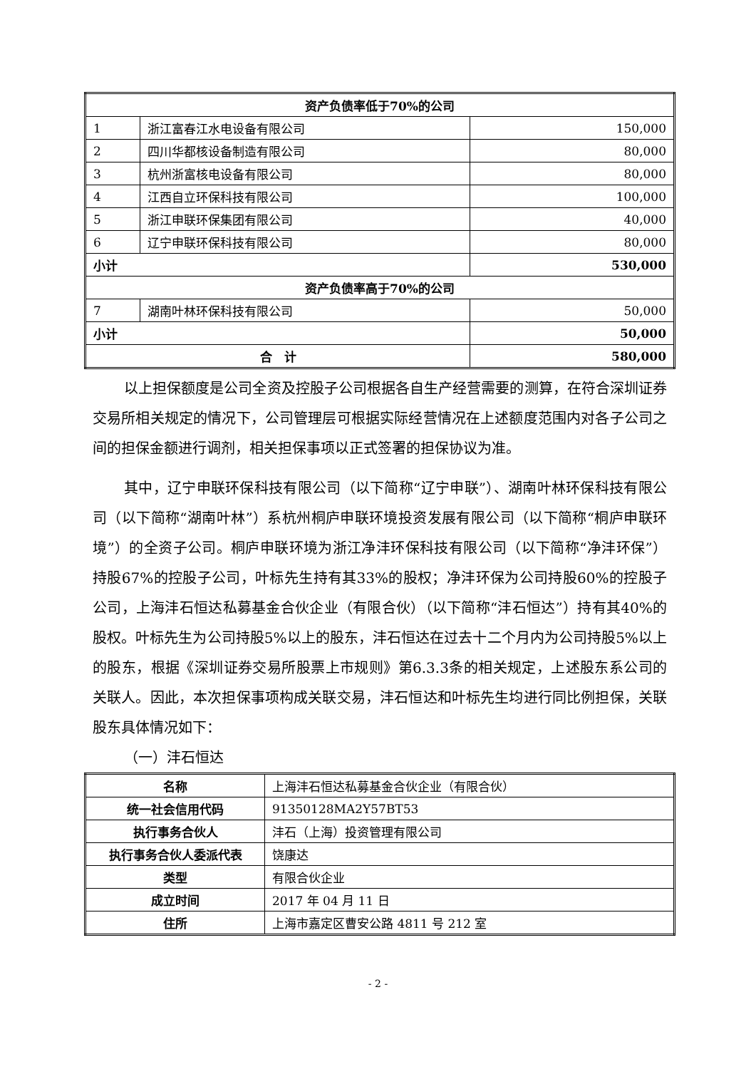| 资产负债率低于70%的公司 | | |
| 1 | 浙江富春江水电设备有限公司 | 150,000 |
| 2 | 四川华都核设备制造有限公司 | 80,000 |
| 3 | 杭州浙富核电设备有限公司 | 80,000 |
| 4 | 江西自立环保科技有限公司 | 100,000 |
| 5 | 浙江申联环保集团有限公司 | 40,000 |
| 6 | 辽宁申联环保科技有限公司 | 80,000 |
| 小计 | | 530,000 |
| 资产负债率高于70%的公司 | | |
| 7 | 湖南叶林环保科技有限公司 | 50,000 |
| 小计 | | 50,000 |
| 合 计 | | 580,000 |
以上担保额度是公司全资及控股子公司根据各自生产经营需要的测算，在符合深圳证券交易所相关规定的情况下，公司管理层可根据实际经营情况在上述额度范围内对各子公司之间的担保金额进行调剂，相关担保事项以正式签署的担保协议为准。
其中，辽宁申联环保科技有限公司（以下简称“辽宁申联”）、湖南叶林环保科技有限公司（以下简称“湖南叶林”）系杭州桐庐申联环境投资发展有限公司（以下简称“桐庐申联环境”）的全资子公司。桐庐申联环境为浙江净沣环保科技有限公司（以下简称“净沣环保”）持股67%的控股子公司，叶标先生持有其33%的股权；净沣环保为公司持股60%的控股子公司，上海沣石恒达私募基金合伙企业（有限合伙）（以下简称“沣石恒达”）持有其40%的股权。叶标先生为公司持股5%以上的股东，沣石恒达在过去十二个月内为公司持股5%以上的股东，根据《深圳证券交易所股票上市规则》第6.3.3条的相关规定，上述股东系公司的关联人。因此，本次担保事项构成关联交易，沣石恒达和叶标先生均进行同比例担保，关联股东具体情况如下：
（一）沣石恒达
| 名称 | 上海沣石恒达私募基金合伙企业（有限合伙） |
| 统一社会信用代码 | 91350128MA2Y57BT53 |
| 执行事务合伙人 | 沣石（上海）投资管理有限公司 |
| 执行事务合伙人委派代表 | 饶康达 |
| 类型 | 有限合伙企业 |
| 成立时间 | 2017 年 04 月 11 日 |
| 住所 | 上海市嘉定区曹安公路 4811 号 212 室 |
- 2 -